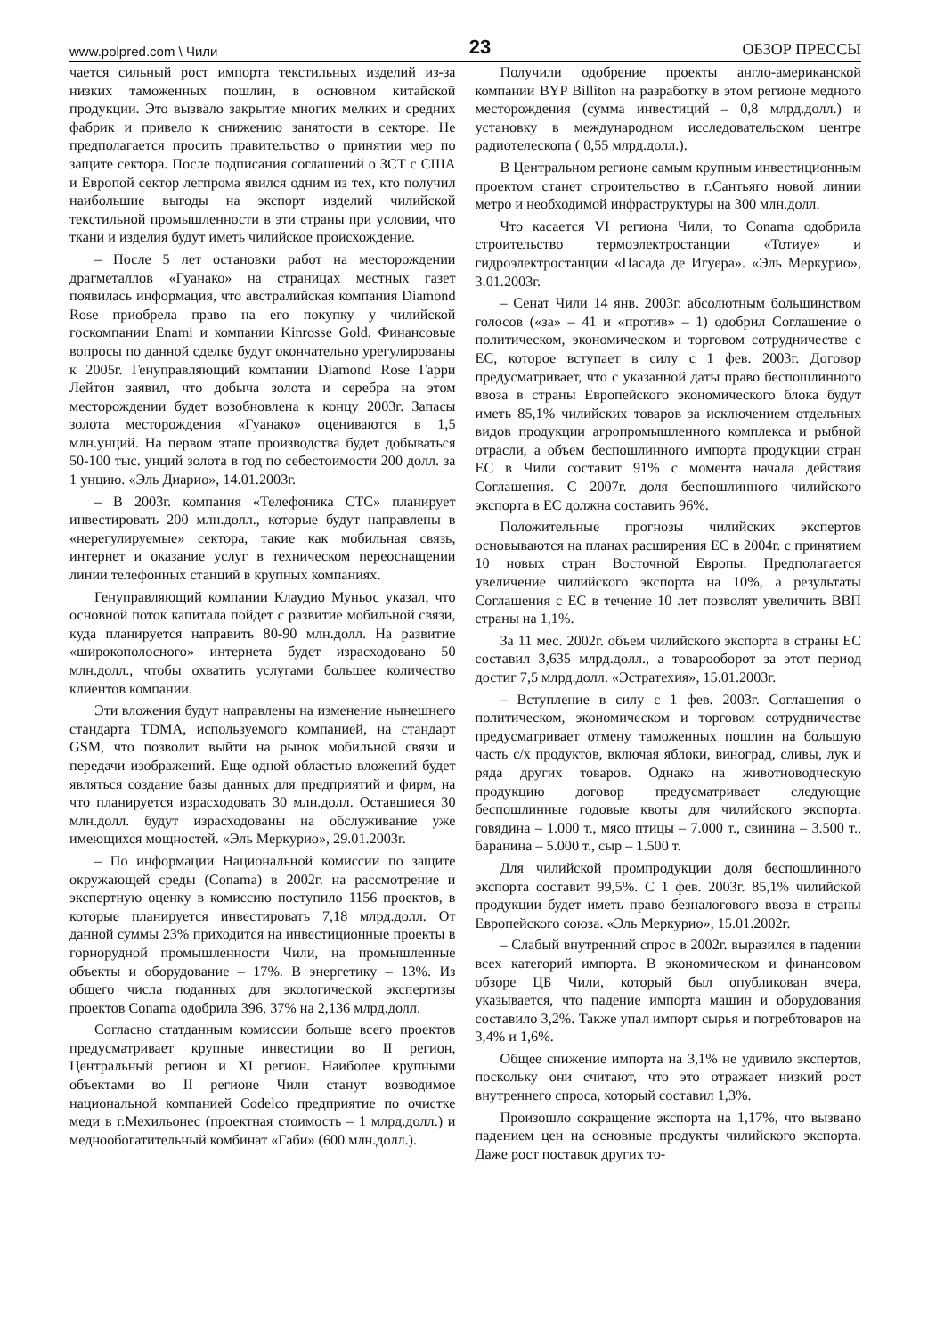www.polpred.com \ Чили 23 ОБЗОР ПРЕССЫ
чается сильный рост импорта текстильных изделий из-за низких таможенных пошлин, в основном китайской продукции. Это вызвало закрытие многих мелких и средних фабрик и привело к снижению занятости в секторе. Не предполагается просить правительство о принятии мер по защите сектора. После подписания соглашений о ЗСТ с США и Европой сектор легпрома явился одним из тех, кто получил наибольшие выгоды на экспорт изделий чилийской текстильной промышленности в эти страны при условии, что ткани и изделия будут иметь чилийское происхождение.
– После 5 лет остановки работ на месторождении драгметаллов «Гуанако» на страницах местных газет появилась информация, что австралийская компания Diamond Rose приобрела право на его покупку у чилийской госкомпании Enami и компании Kinrosse Gold. Финансовые вопросы по данной сделке будут окончательно урегулированы к 2005г. Генуправляющий компании Diamond Rose Гарри Лейтон заявил, что добыча золота и серебра на этом месторождении будет возобновлена к концу 2003г. Запасы золота месторождения «Гуанако» оцениваются в 1,5 млн.унций. На первом этапе производства будет добываться 50-100 тыс. унций золота в год по себестоимости 200 долл. за 1 унцию. «Эль Диарио», 14.01.2003г.
– В 2003г. компания «Телефоника СТС» планирует инвестировать 200 млн.долл., которые будут направлены в «нерегулируемые» сектора, такие как мобильная связь, интернет и оказание услуг в техническом переоснащении линии телефонных станций в крупных компаниях.
Генуправляющий компании Клаудио Муньос указал, что основной поток капитала пойдет с развитие мобильной связи, куда планируется направить 80-90 млн.долл. На развитие «широкополосного» интернета будет израсходовано 50 млн.долл., чтобы охватить услугами большее количество клиентов компании.
Эти вложения будут направлены на изменение нынешнего стандарта TDMA, используемого компанией, на стандарт GSM, что позволит выйти на рынок мобильной связи и передачи изображений. Еще одной областью вложений будет являться создание базы данных для предприятий и фирм, на что планируется израсходовать 30 млн.долл. Оставшиеся 30 млн.долл. будут израсходованы на обслуживание уже имеющихся мощностей. «Эль Меркурио», 29.01.2003г.
– По информации Национальной комиссии по защите окружающей среды (Conama) в 2002г. на рассмотрение и экспертную оценку в комиссию поступило 1156 проектов, в которые планируется инвестировать 7,18 млрд.долл. От данной суммы 23% приходится на инвестиционные проекты в горнорудной промышленности Чили, на промышленные объекты и оборудование – 17%. В энергетику – 13%. Из общего числа поданных для экологической экспертизы проектов Conama одобрила 396, 37% на 2,136 млрд.долл.
Согласно статданным комиссии больше всего проектов предусматривает крупные инвестиции во II регион, Центральный регион и XI регион. Наиболее крупными объектами во II регионе Чили станут возводимое национальной компанией Codelco предприятие по очистке меди в г.Мехильонес (проектная стоимость – 1 млрд.долл.) и меднообогатительный комбинат «Габи» (600 млн.долл.).
Получили одобрение проекты англо-американской компании BYP Billiton на разработку в этом регионе медного месторождения (сумма инвестиций – 0,8 млрд.долл.) и установку в международном исследовательском центре радиотелескопа ( 0,55 млрд.долл.).
В Центральном регионе самым крупным инвестиционным проектом станет строительство в г.Сантьяго новой линии метро и необходимой инфраструктуры на 300 млн.долл.
Что касается VI региона Чили, то Conama одобрила строительство термоэлектростанции «Тотиуе» и гидроэлектростанции «Пасада де Игуера». «Эль Меркурио», 3.01.2003г.
– Сенат Чили 14 янв. 2003г. абсолютным большинством голосов («за» – 41 и «против» – 1) одобрил Соглашение о политическом, экономическом и торговом сотрудничестве с ЕС, которое вступает в силу с 1 фев. 2003г. Договор предусматривает, что с указанной даты право беспошлинного ввоза в страны Европейского экономического блока будут иметь 85,1% чилийских товаров за исключением отдельных видов продукции агропромышленного комплекса и рыбной отрасли, а объем беспошлинного импорта продукции стран ЕС в Чили составит 91% с момента начала действия Соглашения. С 2007г. доля беспошлинного чилийского экспорта в ЕС должна составить 96%.
Положительные прогнозы чилийских экспертов основываются на планах расширения ЕС в 2004г. с принятием 10 новых стран Восточной Европы. Предполагается увеличение чилийского экспорта на 10%, а результаты Соглашения с ЕС в течение 10 лет позволят увеличить ВВП страны на 1,1%.
За 11 мес. 2002г. объем чилийского экспорта в страны ЕС составил 3,635 млрд.долл., а товарооборот за этот период достиг 7,5 млрд.долл. «Эстратехия», 15.01.2003г.
– Вступление в силу с 1 фев. 2003г. Соглашения о политическом, экономическом и торговом сотрудничестве предусматривает отмену таможенных пошлин на большую часть с/х продуктов, включая яблоки, виноград, сливы, лук и ряда других товаров. Однако на животноводческую продукцию договор предусматривает следующие беспошлинные годовые квоты для чилийского экспорта: говядина – 1.000 т., мясо птицы – 7.000 т., свинина – 3.500 т., баранина – 5.000 т., сыр – 1.500 т.
Для чилийской промпродукции доля беспошлинного экспорта составит 99,5%. С 1 фев. 2003г. 85,1% чилийской продукции будет иметь право безналогового ввоза в страны Европейского союза. «Эль Меркурио», 15.01.2002г.
– Слабый внутренний спрос в 2002г. выразился в падении всех категорий импорта. В экономическом и финансовом обзоре ЦБ Чили, который был опубликован вчера, указывается, что падение импорта машин и оборудования составило 3,2%. Также упал импорт сырья и потребтоваров на 3,4% и 1,6%.
Общее снижение импорта на 3,1% не удивило экспертов, поскольку они считают, что это отражает низкий рост внутреннего спроса, который составил 1,3%.
Произошло сокращение экспорта на 1,17%, что вызвано падением цен на основные продукты чилийского экспорта. Даже рост поставок других то-